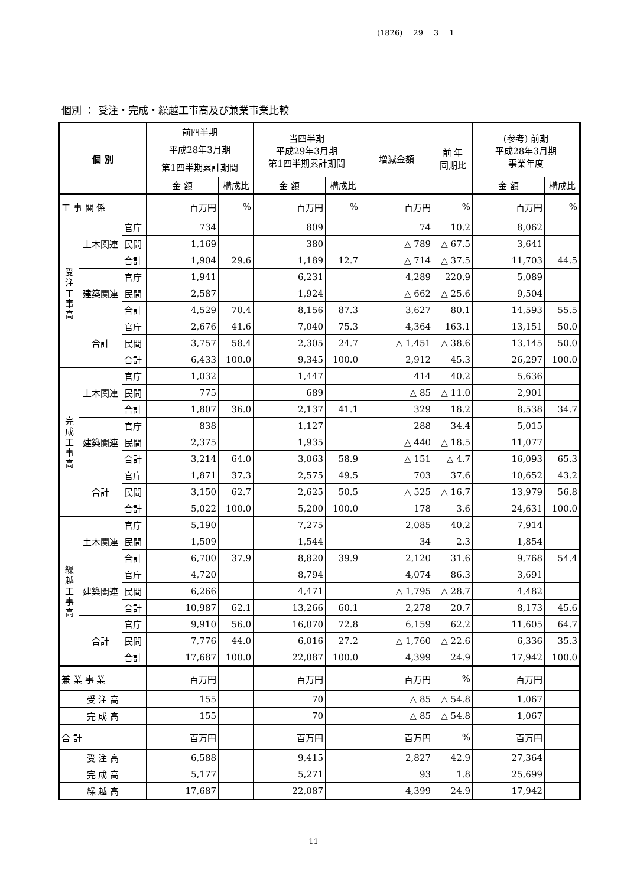(1826) 29 3 1
個別 ： 受注・完成・繰越工事高及び兼業事業比較
| 個 別 | | | 前四半期 平成28年3月期 第1四半期累計期間 | | 当四半期 平成29年3月期 第1四半期累計期間 | | 増減金額 | 前 年 同期比 | (参考) 前期 平成28年3月期 事業年度 | |
| --- | --- | --- | --- | --- | --- | --- | --- | --- | --- | --- |
| | | | 金 額 | 構成比 | 金 額 | 構成比 | | | 金 額 | 構成比 |
| 工 事 関 係 | | | 百万円 | % | 百万円 | % | 百万円 | % | 百万円 | % |
| 受 注 工 事 高 | 土木関連 | 官庁 | 734 | | 809 | | 74 | 10.2 | 8,062 | |
| | | 民間 | 1,169 | | 380 | | △ 789 | △ 67.5 | 3,641 | |
| | | 合計 | 1,904 | 29.6 | 1,189 | 12.7 | △ 714 | △ 37.5 | 11,703 | 44.5 |
| | 建築関連 | 官庁 | 1,941 | | 6,231 | | 4,289 | 220.9 | 5,089 | |
| | | 民間 | 2,587 | | 1,924 | | △ 662 | △ 25.6 | 9,504 | |
| | | 合計 | 4,529 | 70.4 | 8,156 | 87.3 | 3,627 | 80.1 | 14,593 | 55.5 |
| | 合計 | 官庁 | 2,676 | 41.6 | 7,040 | 75.3 | 4,364 | 163.1 | 13,151 | 50.0 |
| | | 民間 | 3,757 | 58.4 | 2,305 | 24.7 | △ 1,451 | △ 38.6 | 13,145 | 50.0 |
| | | 合計 | 6,433 | 100.0 | 9,345 | 100.0 | 2,912 | 45.3 | 26,297 | 100.0 |
| 完 成 工 事 高 | 土木関連 | 官庁 | 1,032 | | 1,447 | | 414 | 40.2 | 5,636 | |
| | | 民間 | 775 | | 689 | | △ 85 | △ 11.0 | 2,901 | |
| | | 合計 | 1,807 | 36.0 | 2,137 | 41.1 | 329 | 18.2 | 8,538 | 34.7 |
| | 建築関連 | 官庁 | 838 | | 1,127 | | 288 | 34.4 | 5,015 | |
| | | 民間 | 2,375 | | 1,935 | | △ 440 | △ 18.5 | 11,077 | |
| | | 合計 | 3,214 | 64.0 | 3,063 | 58.9 | △ 151 | △ 4.7 | 16,093 | 65.3 |
| | 合計 | 官庁 | 1,871 | 37.3 | 2,575 | 49.5 | 703 | 37.6 | 10,652 | 43.2 |
| | | 民間 | 3,150 | 62.7 | 2,625 | 50.5 | △ 525 | △ 16.7 | 13,979 | 56.8 |
| | | 合計 | 5,022 | 100.0 | 5,200 | 100.0 | 178 | 3.6 | 24,631 | 100.0 |
| 繰 越 工 事 高 | 土木関連 | 官庁 | 5,190 | | 7,275 | | 2,085 | 40.2 | 7,914 | |
| | | 民間 | 1,509 | | 1,544 | | 34 | 2.3 | 1,854 | |
| | | 合計 | 6,700 | 37.9 | 8,820 | 39.9 | 2,120 | 31.6 | 9,768 | 54.4 |
| | 建築関連 | 官庁 | 4,720 | | 8,794 | | 4,074 | 86.3 | 3,691 | |
| | | 民間 | 6,266 | | 4,471 | | △ 1,795 | △ 28.7 | 4,482 | |
| | | 合計 | 10,987 | 62.1 | 13,266 | 60.1 | 2,278 | 20.7 | 8,173 | 45.6 |
| | 合計 | 官庁 | 9,910 | 56.0 | 16,070 | 72.8 | 6,159 | 62.2 | 11,605 | 64.7 |
| | | 民間 | 7,776 | 44.0 | 6,016 | 27.2 | △ 1,760 | △ 22.6 | 6,336 | 35.3 |
| | | 合計 | 17,687 | 100.0 | 22,087 | 100.0 | 4,399 | 24.9 | 17,942 | 100.0 |
| 兼 業 事 業 | | | 百万円 | | 百万円 | | 百万円 | % | 百万円 | |
| 受 注 高 | | | 155 | | 70 | | △ 85 | △ 54.8 | 1,067 | |
| 完 成 高 | | | 155 | | 70 | | △ 85 | △ 54.8 | 1,067 | |
| 合 計 | | | 百万円 | | 百万円 | | 百万円 | % | 百万円 | |
| 受 注 高 | | | 6,588 | | 9,415 | | 2,827 | 42.9 | 27,364 | |
| 完 成 高 | | | 5,177 | | 5,271 | | 93 | 1.8 | 25,699 | |
| 繰 越 高 | | | 17,687 | | 22,087 | | 4,399 | 24.9 | 17,942 | |
11